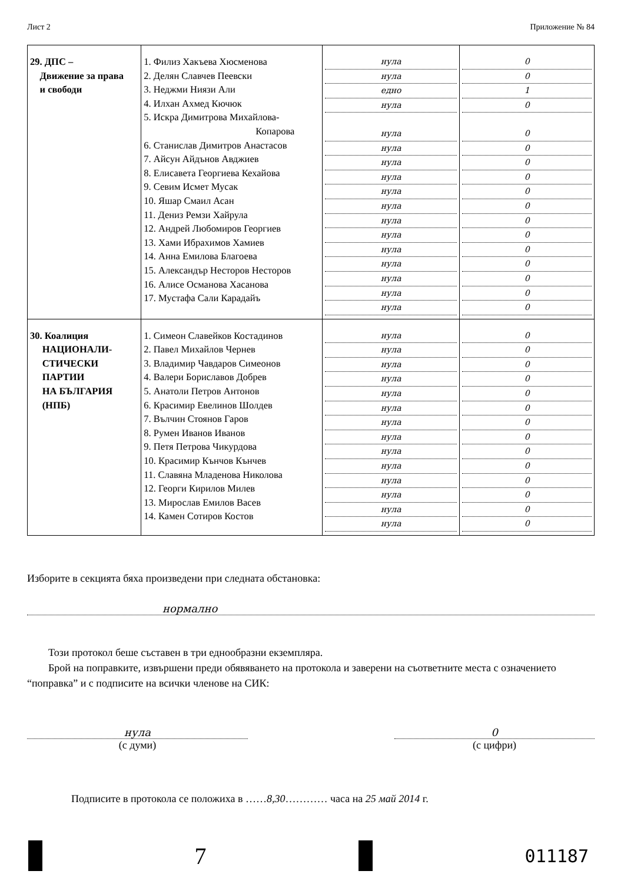Лист 2 Приложение № 84
| 29. ДПС – Движение за права и свободи | 1. Филиз Хакъева Хюсменова 2. Делян Славчев Пеевски 3. Неджми Ниязи Али 4. Илхан Ахмед Кючюк 5. Искра Димитрова Михайлова- Копарова 6. Станислав Димитров Анастасов 7. Айсун Айдънов Авджиев 8. Елисавета Георгиева Кехайова 9. Севим Исмет Мусак 10. Яшар Смаил Асан 11. Дениз Ремзи Хайрула 12. Андрей Любомиров Георгиев 13. Хами Ибрахимов Хамиев 14. Анна Емилова Благоева 15. Александър Несторов Несторов 16. Алисе Османова Хасанова 17. Мустафа Сали Карадайъ | нула нула едно нула нула нула нула нула нула нула нула нула нула нула нула нула нула | 0 0 1 0 0 0 0 0 0 0 0 0 0 0 0 0 0 |
| 30. Коалиция НАЦИОНАЛИ- СТИЧЕСКИ ПАРТИИ НА БЪЛГАРИЯ (НПБ) | 1. Симеон Славейков Костадинов 2. Павел Михайлов Чернев 3. Владимир Чавдаров Симеонов 4. Валери Бориславов Добрев 5. Анатоли Петров Антонов 6. Красимир Евелинов Шолдев 7. Вълчин Стоянов Гаров 8. Румен Иванов Иванов 9. Петя Петрова Чикурдова 10. Красимир Кънчов Кънчев 11. Славяна Младенова Николова 12. Георги Кирилов Милев 13. Мирослав Емилов Васев 14. Камен Сотиров Костов | нула нула нула нула нула нула нула нула нула нула нула нула нула нула | 0 0 0 0 0 0 0 0 0 0 0 0 0 0 |
Изборите в секцията бяха произведени при следната обстановка:
нормално
Този протокол беше съставен в три еднообразни екземпляра.
Брой на поправките, извършени преди обявяването на протокола и заверени на съответните места с означението “поправка” и с подписите на всички членове на СИК:
нула
(с думи)
0
(с цифри)
Подписите в протокола се положиха в ……8,30………… часа на 25 май 2014 г.
7
011187